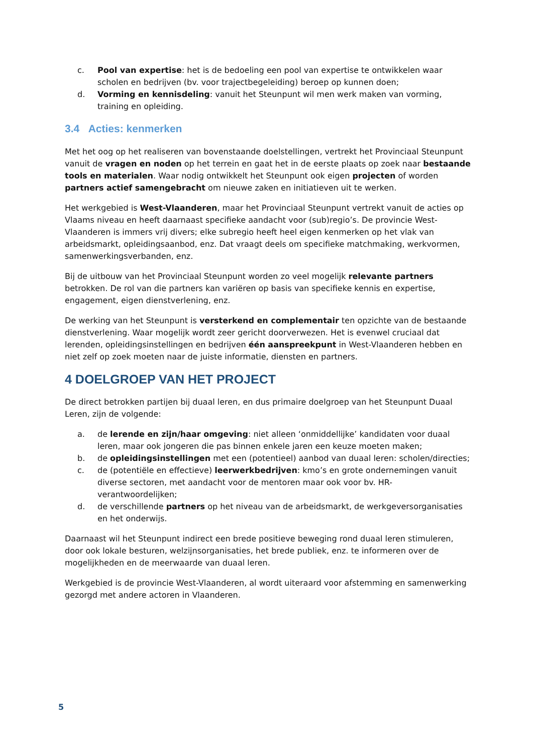c. Pool van expertise: het is de bedoeling een pool van expertise te ontwikkelen waar scholen en bedrijven (bv. voor trajectbegeleiding) beroep op kunnen doen;
d. Vorming en kennisdeling: vanuit het Steunpunt wil men werk maken van vorming, training en opleiding.
3.4 Acties: kenmerken
Met het oog op het realiseren van bovenstaande doelstellingen, vertrekt het Provinciaal Steunpunt vanuit de vragen en noden op het terrein en gaat het in de eerste plaats op zoek naar bestaande tools en materialen. Waar nodig ontwikkelt het Steunpunt ook eigen projecten of worden partners actief samengebracht om nieuwe zaken en initiatieven uit te werken.
Het werkgebied is West-Vlaanderen, maar het Provinciaal Steunpunt vertrekt vanuit de acties op Vlaams niveau en heeft daarnaast specifieke aandacht voor (sub)regio’s. De provincie West-Vlaanderen is immers vrij divers; elke subregio heeft heel eigen kenmerken op het vlak van arbeidsmarkt, opleidingsaanbod, enz. Dat vraagt deels om specifieke matchmaking, werkvormen, samenwerkingsverbanden, enz.
Bij de uitbouw van het Provinciaal Steunpunt worden zo veel mogelijk relevante partners betrokken. De rol van die partners kan variëren op basis van specifieke kennis en expertise, engagement, eigen dienstverlening, enz.
De werking van het Steunpunt is versterkend en complementair ten opzichte van de bestaande dienstverlening. Waar mogelijk wordt zeer gericht doorverwezen. Het is evenwel cruciaal dat lerenden, opleidingsinstellingen en bedrijven één aanspreekpunt in West-Vlaanderen hebben en niet zelf op zoek moeten naar de juiste informatie, diensten en partners.
4 DOELGROEP VAN HET PROJECT
De direct betrokken partijen bij duaal leren, en dus primaire doelgroep van het Steunpunt Duaal Leren, zijn de volgende:
a. de lerende en zijn/haar omgeving: niet alleen ‘onmiddellijke’ kandidaten voor duaal leren, maar ook jongeren die pas binnen enkele jaren een keuze moeten maken;
b. de opleidingsinstellingen met een (potentieel) aanbod van duaal leren: scholen/directies;
c. de (potentiële en effectieve) leerwerkbedrijven: kmo’s en grote ondernemingen vanuit diverse sectoren, met aandacht voor de mentoren maar ook voor bv. HR-verantwoordelijken;
d. de verschillende partners op het niveau van de arbeidsmarkt, de werkgeversorganisaties en het onderwijs.
Daarnaast wil het Steunpunt indirect een brede positieve beweging rond duaal leren stimuleren, door ook lokale besturen, welzijnsorganisaties, het brede publiek, enz. te informeren over de mogelijkheden en de meerwaarde van duaal leren.
Werkgebied is de provincie West-Vlaanderen, al wordt uiteraard voor afstemming en samenwerking gezorgd met andere actoren in Vlaanderen.
5